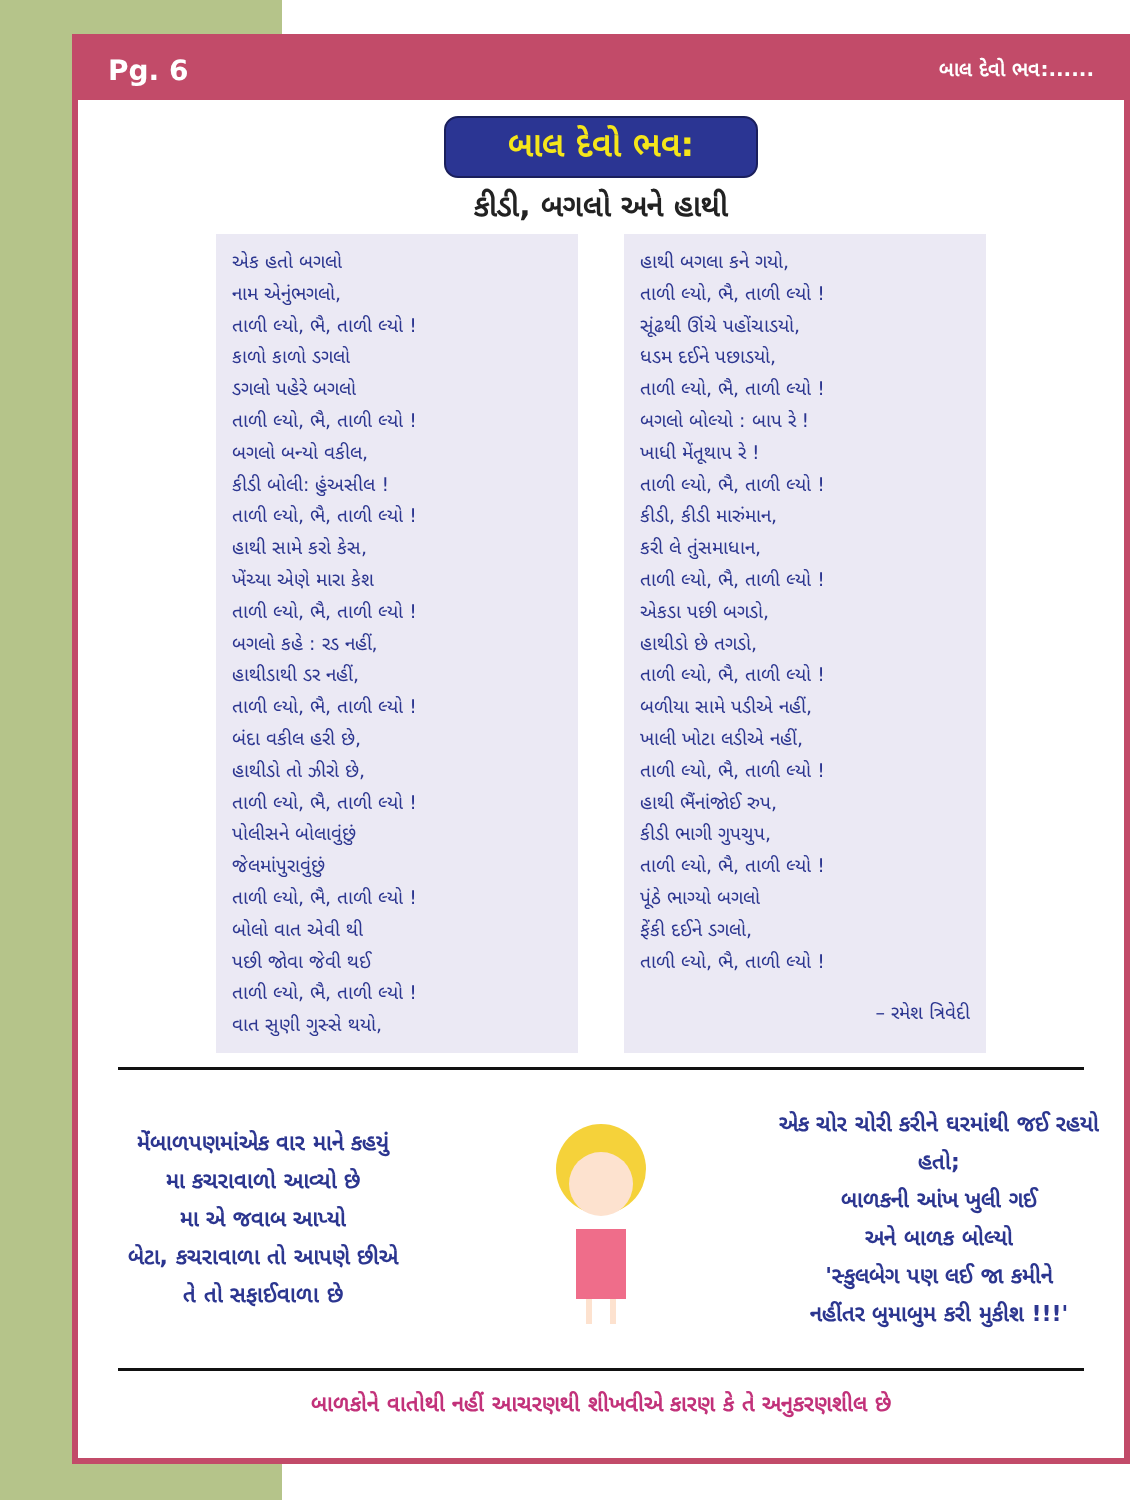Pg. 6 બાલ દેવો ભવ:......
બાલ દેવો ભવ:
કીડી, બગલો અને હાથી
એક હતો બગલો
નામ એનુંભગલો,
તાળી લ્યો, ભૈ, તાળી લ્યો !
કાળો કાળો ડગલો
ડગલો પહેરે બગલો
તાળી લ્યો, ભૈ, તાળી લ્યો !
બગલો બન્યો વકીલ,
કીડી બોલી: હુંઅસીલ !
તાળી લ્યો, ભૈ, તાળી લ્યો !
હાથી સામે કરો કેસ,
ખેંચ્યા એણે મારા કેશ
તાળી લ્યો, ભૈ, તાળી લ્યો !
બગલો કહે : રડ નહીં,
હાથીડાથી ડર નહીં,
તાળી લ્યો, ભૈ, તાળી લ્યો !
બંદા વકીલ હરી છે,
હાથીડો તો ઝીરો છે,
તાળી લ્યો, ભૈ, તાળી લ્યો !
પોલીસને બોલાવુંછું
જેલમાંપુરાવુંછું
તાળી લ્યો, ભૈ, તાળી લ્યો !
બોલો વાત એવી થી
પછી જોવા જેવી થઈ
તાળી લ્યો, ભૈ, તાળી લ્યો !
વાત સુણી ગુસ્સે થયો,
હાથી બગલા કને ગયો,
તાળી લ્યો, ભૈ, તાળી લ્યો !
સૂંઢથી ઊંચે પહોંચાડયો,
ધડમ દઈને પછાડયો,
તાળી લ્યો, ભૈ, તાળી લ્યો !
બગલો બોલ્યો : બાપ રે !
ખાધી મેંતૂથાપ રે !
તાળી લ્યો, ભૈ, તાળી લ્યો !
કીડી, કીડી મારુંમાન,
કરી લે તુંસમાધાન,
તાળી લ્યો, ભૈ, તાળી લ્યો !
એકડા પછી બગડો,
હાથીડો છે તગડો,
તાળી લ્યો, ભૈ, તાળી લ્યો !
બળીયા સામે પડીએ નહીં,
ખાલી ખોટા લડીએ નહીં,
તાળી લ્યો, ભૈ, તાળી લ્યો !
હાથી ભૈંનાંજોઈ રુપ,
કીડી ભાગી ગુપચુપ,
તાળી લ્યો, ભૈ, તાળી લ્યો !
પૂંઠે ભાગ્યો બગલો
ફેંકી દઈને ડગલો,
તાળી લ્યો, ભૈ, તાળી લ્યો !
– રમેશ ત્રિવેદી
મેંબાળપણમાંએક વાર માને કહયું
મા કચરાવાળો આવ્યો છે
મા એ જવાબ આપ્યો
બેટા, કચરાવાળા તો આપણે છીએ
તે તો સફાઈવાળા છે
એક ચોર ચોરી કરીને ઘરમાંથી જઈ રહયો હતો;
બાળકની આંખ ખુલી ગઈ
અને બાળક બોલ્યો
'સ્કુલબેગ પણ લઈ જા કમીને
નહીંતર બુમાબુમ કરી મુકીશ !!!'
બાળકોને વાતોથી નહીં આચરણથી શીખવીએ કારણ કે તે અનુકરણશીલ છે